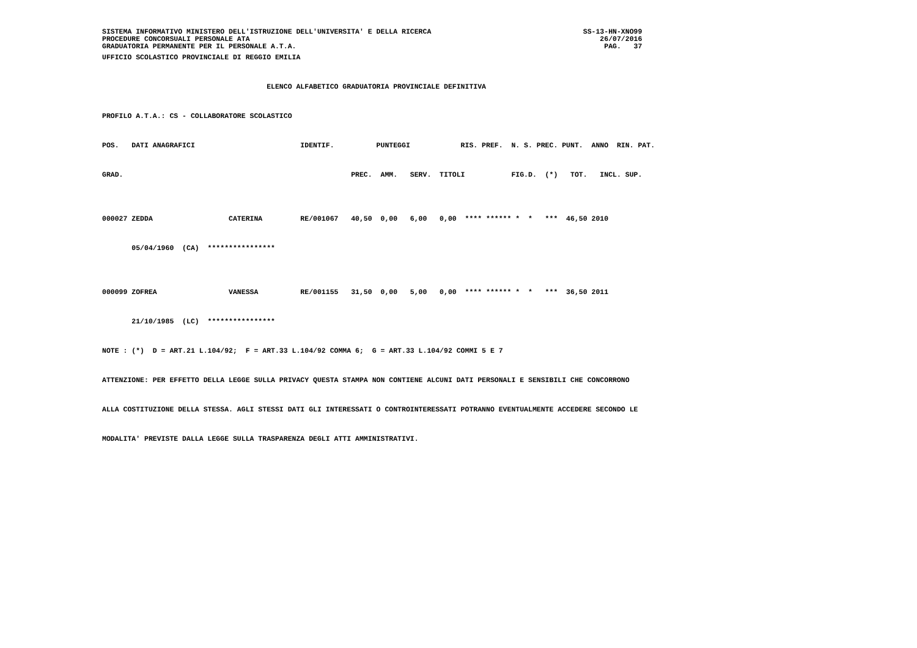SISTEMA INFORMATIVO MINISTERO DELL'ISTRUZIONE DELL'UNIVERSITA' E DELLA RICERCA                                    SS-13-HN-XNO99
PROCEDURE CONCORSUALI PERSONALE ATA                                                                                   26/07/2016
GRADUATORIA PERMANENTE PER IL PERSONALE A.T.A.                                                                         PAG.   37
UFFICIO SCOLASTICO PROVINCIALE DI REGGIO EMILIA

                                       ELENCO ALFABETICO GRADUATORIA PROVINCIALE DEFINITIVA

PROFILO A.T.A.: CS - COLLABORATORE SCOLASTICO

POS.   DATI ANAGRAFICI                         IDENTIF.          PUNTEGGI            RIS. PREF.  N. S. PREC. PUNT.  ANNO  RIN. PAT.

GRAD.                                                      PREC.  AMM.   SERV.  TITOLI           FIG.D.  (*)   TOT.   INCL. SUP.


000027 ZEDDA                  CATERINA         RE/001067   40,50  0,00   6,00   0,00  **** ****** *  *   ***  46,50 2010

       05/04/1960  (CA)  ****************


000099 ZOFREA                 VANESSA          RE/001155   31,50  0,00   5,00   0,00  **** ****** *  *   ***  36,50 2011

       21/10/1985  (LC)  ****************

NOTE : (*)  D = ART.21 L.104/92;  F = ART.33 L.104/92 COMMA 6;  G = ART.33 L.104/92 COMMI 5 E 7

ATTENZIONE: PER EFFETTO DELLA LEGGE SULLA PRIVACY QUESTA STAMPA NON CONTIENE ALCUNI DATI PERSONALI E SENSIBILI CHE CONCORRONO

ALLA COSTITUZIONE DELLA STESSA. AGLI STESSI DATI GLI INTERESSATI O CONTROINTERESSATI POTRANNO EVENTUALMENTE ACCEDERE SECONDO LE

MODALITA' PREVISTE DALLA LEGGE SULLA TRASPARENZA DEGLI ATTI AMMINISTRATIVI.